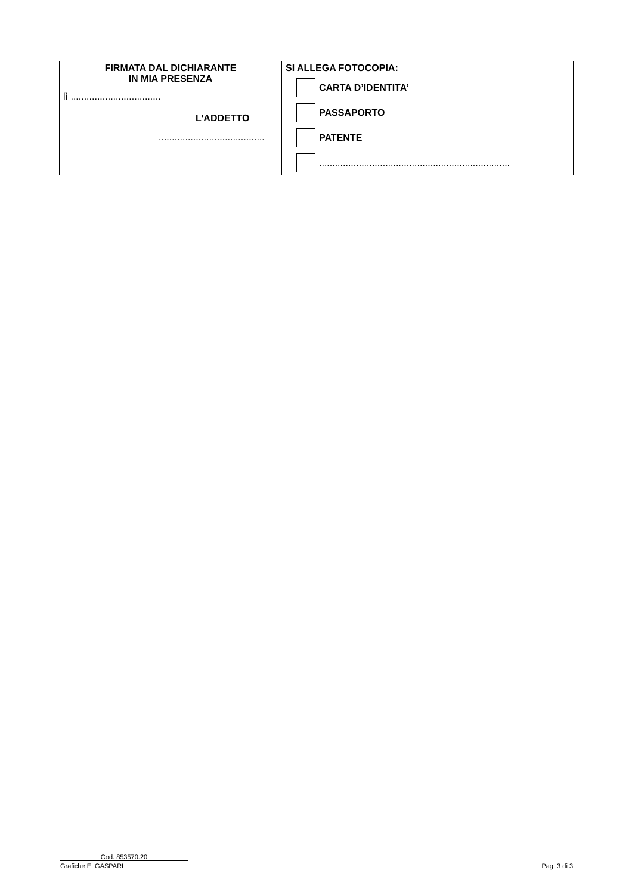| FIRMATA DAL DICHIARANTE IN MIA PRESENZA lì .................................. L’ADDETTO ........................................ | SI ALLEGA FOTOCOPIA: CARTA D’IDENTITA’ PASSAPORTO PATENTE ........................................................................ |
Cod. 853570.20
Grafiche E. GASPARI Pag. 3 di 3